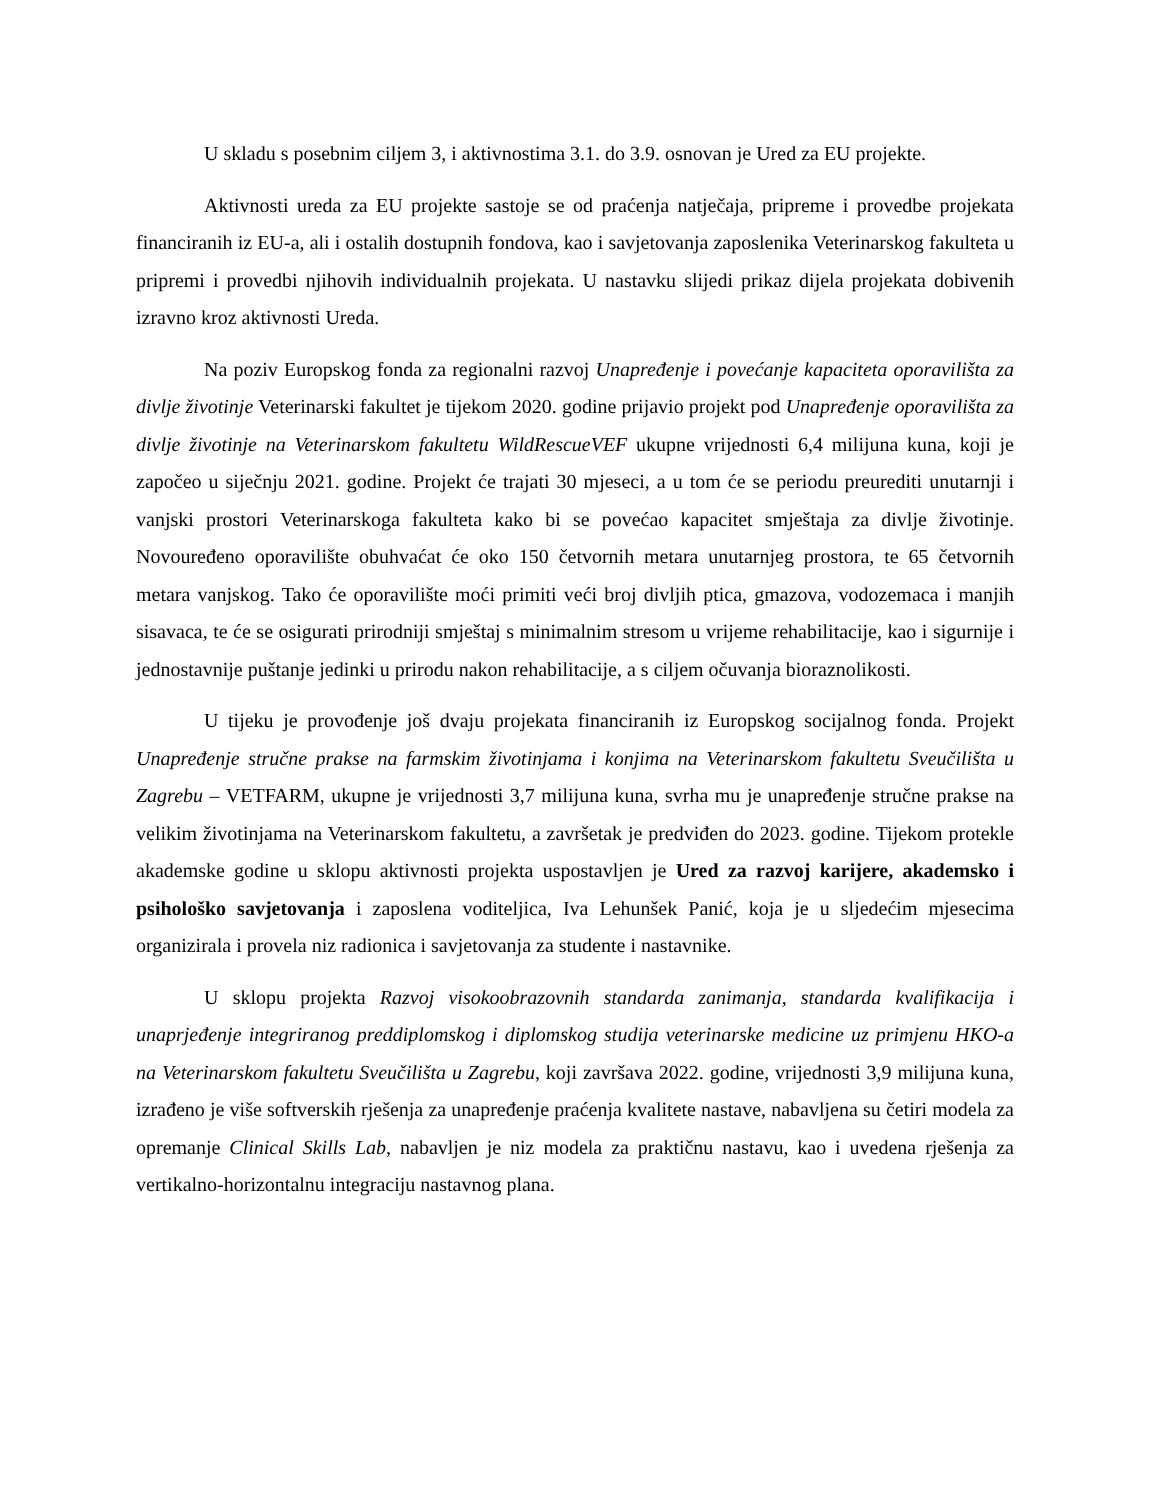U skladu s posebnim ciljem 3, i aktivnostima 3.1. do 3.9. osnovan je Ured za EU projekte.
Aktivnosti ureda za EU projekte sastoje se od praćenja natječaja, pripreme i provedbe projekata financiranih iz EU-a, ali i ostalih dostupnih fondova, kao i savjetovanja zaposlenika Veterinarskog fakulteta u pripremi i provedbi njihovih individualnih projekata. U nastavku slijedi prikaz dijela projekata dobivenih izravno kroz aktivnosti Ureda.
Na poziv Europskog fonda za regionalni razvoj Unapređenje i povećanje kapaciteta oporavilišta za divlje životinje Veterinarski fakultet je tijekom 2020. godine prijavio projekt pod Unapređenje oporavilišta za divlje životinje na Veterinarskom fakultetu WildRescueVEF ukupne vrijednosti 6,4 milijuna kuna, koji je započeo u siječnju 2021. godine. Projekt će trajati 30 mjeseci, a u tom će se periodu preurediti unutarnji i vanjski prostori Veterinarskoga fakulteta kako bi se povećao kapacitet smještaja za divlje životinje. Novouređeno oporavilište obuhvaćat će oko 150 četvornih metara unutarnjeg prostora, te 65 četvornih metara vanjskog. Tako će oporavilište moći primiti veći broj divljih ptica, gmazova, vodozemaca i manjih sisavaca, te će se osigurati prirodniji smještaj s minimalnim stresom u vrijeme rehabilitacije, kao i sigurnije i jednostavnije puštanje jedinki u prirodu nakon rehabilitacije, a s ciljem očuvanja bioraznolikosti.
U tijeku je provođenje još dvaju projekata financiranih iz Europskog socijalnog fonda. Projekt Unapređenje stručne prakse na farmskim životinjama i konjima na Veterinarskom fakultetu Sveučilišta u Zagrebu – VETFARM, ukupne je vrijednosti 3,7 milijuna kuna, svrha mu je unapređenje stručne prakse na velikim životinjama na Veterinarskom fakultetu, a završetak je predviđen do 2023. godine. Tijekom protekle akademske godine u sklopu aktivnosti projekta uspostavljen je Ured za razvoj karijere, akademsko i psihološko savjetovanja i zaposlena voditeljica, Iva Lehunšek Panić, koja je u sljedećim mjesecima organizirala i provela niz radionica i savjetovanja za studente i nastavnike.
U sklopu projekta Razvoj visokoobrazovnih standarda zanimanja, standarda kvalifikacija i unaprjeđenje integriranog preddiplomskog i diplomskog studija veterinarske medicine uz primjenu HKO-a na Veterinarskom fakultetu Sveučilišta u Zagrebu, koji završava 2022. godine, vrijednosti 3,9 milijuna kuna, izrađeno je više softverskih rješenja za unapređenje praćenja kvalitete nastave, nabavljena su četiri modela za opremanje Clinical Skills Lab, nabavljen je niz modela za praktičnu nastavu, kao i uvedena rješenja za vertikalno-horizontalnu integraciju nastavnog plana.